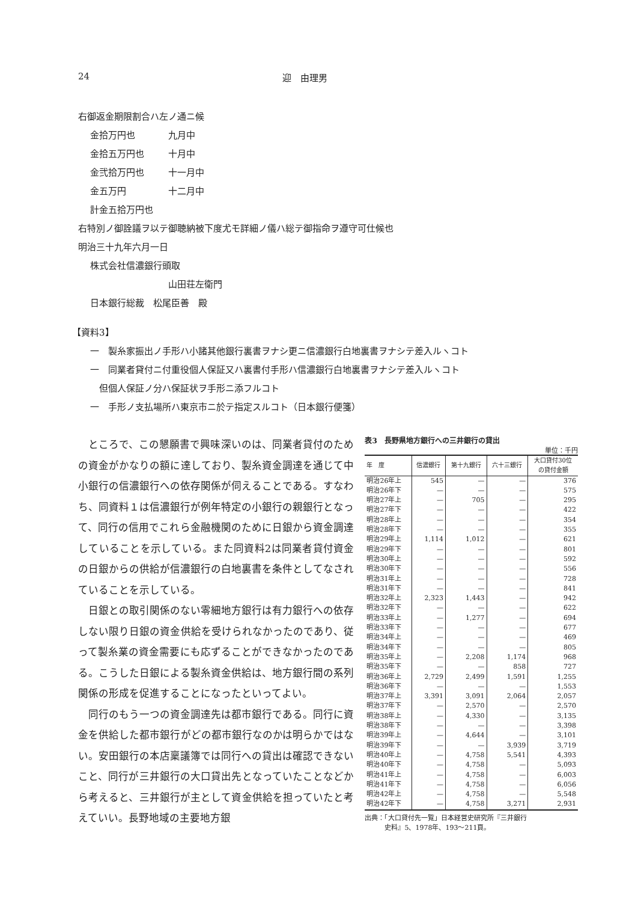24 迎　由理男
右御返金期限割合ハ左ノ通ニ候
金拾万円也 九月中
金拾五万円也 十月中
金弐拾万円也 十一月中
金五万円 十二月中
計金五拾万円也
右特別ノ御詮議ヲ以テ御聴納被下度尤モ詳細ノ儀ハ総テ御指命ヲ遵守可仕候也
明治三十九年六月一日
株式会社信濃銀行頭取
山田荘左衛門
日本銀行総裁　松尾臣善　殿
【資料3】
一　製糸家振出ノ手形ハ小諸其他銀行裏書ヲナシ更ニ信濃銀行白地裏書ヲナシテ差入ルヽコト
一　同業者貸付ニ付重役個人保証又ハ裏書付手形ハ信濃銀行白地裏書ヲナシテ差入ルヽコト
但個人保証ノ分ハ保証状ヲ手形ニ添フルコト
一　手形ノ支払場所ハ東京市ニ於テ指定スルコト（日本銀行便箋）
ところで、この懇願書で興味深いのは、同業者貸付のための資金がかなりの額に達しており、製糸資金調達を通じて中小銀行の信濃銀行への依存関係が伺えることである。すなわち、同資料１は信濃銀行が例年特定の小銀行の親銀行となって、同行の信用でこれら金融機関のために日銀から資金調達していることを示している。また同資料2は同業者貸付資金の日銀からの供給が信濃銀行の白地裏書を条件としてなされていることを示している。
日銀との取引関係のない零細地方銀行は有力銀行への依存しない限り日銀の資金供給を受けられなかったのであり、従って製糸業の資金需要にも応ずることができなかったのである。こうした日銀による製糸資金供給は、地方銀行間の系列関係の形成を促進することになったといってよい。
同行のもう一つの資金調達先は都市銀行である。同行に資金を供給した都市銀行がどの都市銀行なのかは明らかではない。安田銀行の本店稟議簿では同行への貸出は確認できないこと、同行が三井銀行の大口貸出先となっていたことなどから考えると、三井銀行が主として資金供給を担っていたと考えていい。長野地域の主要地方銀
表3　長野県地方銀行への三井銀行の貸出
単位：千円
| 年 度 | 信濃銀行 | 第十九銀行 | 六十三銀行 | 大口貸付30位 の貸付金額 |
| --- | --- | --- | --- | --- |
| 明治26年上 | 545 | — | — | 376 |
| 明治26年下 | — | — | — | 575 |
| 明治27年上 | — | 705 | — | 295 |
| 明治27年下 | — | — | — | 422 |
| 明治28年上 | — | — | — | 354 |
| 明治28年下 | — | — | — | 355 |
| 明治29年上 | 1,114 | 1,012 | — | 621 |
| 明治29年下 | — | — | — | 801 |
| 明治30年上 | — | — | — | 592 |
| 明治30年下 | — | — | — | 556 |
| 明治31年上 | — | — | — | 728 |
| 明治31年下 | — | — | — | 841 |
| 明治32年上 | 2,323 | 1,443 | — | 942 |
| 明治32年下 | — | — | — | 622 |
| 明治33年上 | — | 1,277 | — | 694 |
| 明治33年下 | — | — | — | 677 |
| 明治34年上 | — | — | — | 469 |
| 明治34年下 | — | — | — | 805 |
| 明治35年上 | — | 2,208 | 1,174 | 968 |
| 明治35年下 | — | — | 858 | 727 |
| 明治36年上 | 2,729 | 2,499 | 1,591 | 1,255 |
| 明治36年下 | — | — | — | 1,553 |
| 明治37年上 | 3,391 | 3,091 | 2,064 | 2,057 |
| 明治37年下 | — | 2,570 | — | 2,570 |
| 明治38年上 | — | 4,330 | — | 3,135 |
| 明治38年下 | — | — | — | 3,398 |
| 明治39年上 | — | 4,644 | — | 3,101 |
| 明治39年下 | — | — | 3,939 | 3,719 |
| 明治40年上 | — | 4,758 | 5,541 | 4,393 |
| 明治40年下 | — | 4,758 | — | 5,093 |
| 明治41年上 | — | 4,758 | — | 6,003 |
| 明治41年下 | — | 4,758 | — | 6,056 |
| 明治42年上 | — | 4,758 | — | 5,548 |
| 明治42年下 | — | 4,758 | 3,271 | 2,931 |
出典：「大口貸付先一覧」日本経営史研究所『三井銀行
　　　史料』5、1978年、193〜211頁。